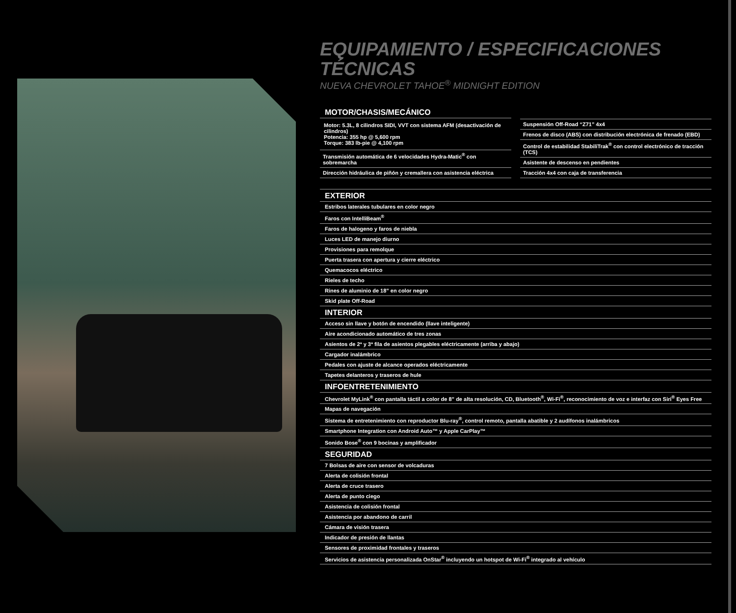EQUIPAMIENTO / ESPECIFICACIONES TÉCNICAS
NUEVA CHEVROLET TAHOE<sup>®</sup> MIDNIGHT EDITION
MOTOR/CHASIS/MECÁNICO
Motor: 5.3L, 8 cilindros SIDI, VVT con sistema AFM (desactivación de cilindros)
Potencia: 355 hp @ 5,600 rpm
Torque: 383 lb-pie @ 4,100 rpm
Transmisión automática de 6 velocidades Hydra-Matic<sup>®</sup> con sobremarcha
Dirección hidráulica de piñón y cremallera con asistencia eléctrica
Suspensión Off-Road “Z71” 4x4
Frenos de disco (ABS) con distribución electrónica de frenado (EBD)
Control de estabilidad StabiliTrak<sup>®</sup> con control electrónico de tracción (TCS)
Asistente de descenso en pendientes
Tracción 4x4 con caja de transferencia
| EXTERIOR |
| --- |
| Estribos laterales tubulares en color negro |
| Faros con IntelliBeam<sup>®</sup> |
| Faros de halogeno y faros de niebla |
| Luces LED de manejo diurno |
| Provisiones para remolque |
| Puerta trasera con apertura y cierre eléctrico |
| Quemacocos eléctrico |
| Rieles de techo |
| Rines de aluminio de 18” en color negro |
| Skid plate Off-Road |
| INTERIOR |
| Acceso sin llave y botón de encendido (llave inteligente) |
| Aire acondicionado automático de tres zonas |
| Asientos de 2ª y 3ª fila de asientos plegables eléctricamente (arriba y abajo) |
| Cargador inalámbrico |
| Pedales con ajuste de alcance operados eléctricamente |
| Tapetes delanteros y traseros de hule |
| INFOENTRETENIMIENTO |
| Chevrolet MyLink<sup>®</sup> con pantalla táctil a color de 8” de alta resolución, CD, Bluetooth<sup>®</sup>, Wi-Fi<sup>®</sup>, reconocimiento de voz e interfaz con Siri<sup>®</sup> Eyes Free |
| Mapas de navegación |
| Sistema de entretenimiento con reproductor Blu-ray<sup>®</sup>, control remoto, pantalla abatible y 2 audífonos inalámbricos |
| Smartphone Integration con Android Auto™ y Apple CarPlay™ |
| Sonido Bose<sup>®</sup> con 9 bocinas y amplificador |
| SEGURIDAD |
| 7 Bolsas de aire con sensor de volcaduras |
| Alerta de colisión frontal |
| Alerta de cruce trasero |
| Alerta de punto ciego |
| Asistencia de colisión frontal |
| Asistencia por abandono de carril |
| Cámara de visión trasera |
| Indicador de presión de llantas |
| Sensores de proximidad frontales y traseros |
| Servicios de asistencia personalizada OnStar<sup>®</sup> incluyendo un hotspot de Wi-Fi<sup>®</sup> integrado al vehículo |